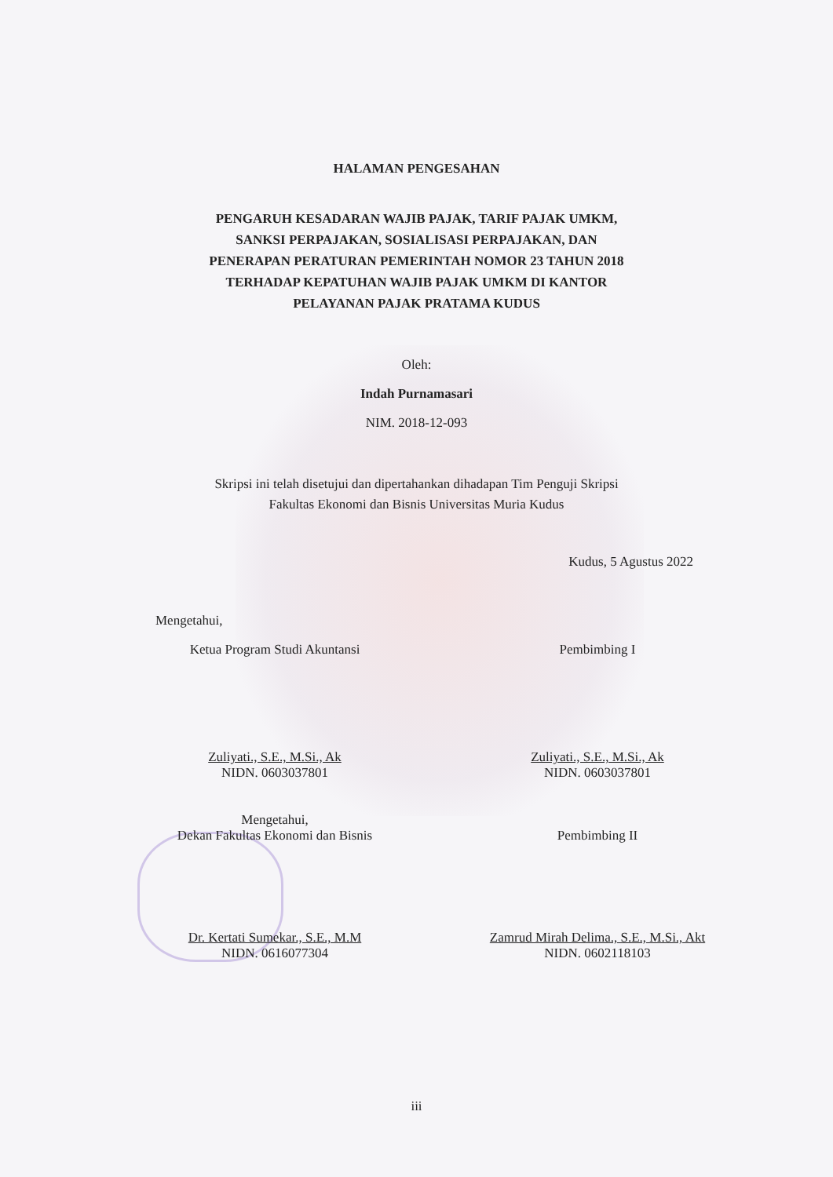HALAMAN PENGESAHAN
PENGARUH KESADARAN WAJIB PAJAK, TARIF PAJAK UMKM,
SANKSI PERPAJAKAN, SOSIALISASI PERPAJAKAN, DAN
PENERAPAN PERATURAN PEMERINTAH NOMOR 23 TAHUN 2018
TERHADAP KEPATUHAN WAJIB PAJAK UMKM DI KANTOR
PELAYANAN PAJAK PRATAMA KUDUS
Oleh:
Indah Purnamasari
NIM. 2018-12-093
Skripsi ini telah disetujui dan dipertahankan dihadapan Tim Penguji Skripsi
Fakultas Ekonomi dan Bisnis Universitas Muria Kudus
Kudus, 5 Agustus 2022
Mengetahui,
Ketua Program Studi Akuntansi
Zuliyati., S.E., M.Si., Ak
NIDN. 0603037801
Pembimbing I
Zuliyati., S.E., M.Si., Ak
NIDN. 0603037801
Mengetahui,
Dekan Fakultas Ekonomi dan Bisnis
Dr. Kertati Sumekar., S.E., M.M
NIDN. 0616077304
Pembimbing II
Zamrud Mirah Delima., S.E., M.Si., Akt
NIDN. 0602118103
iii